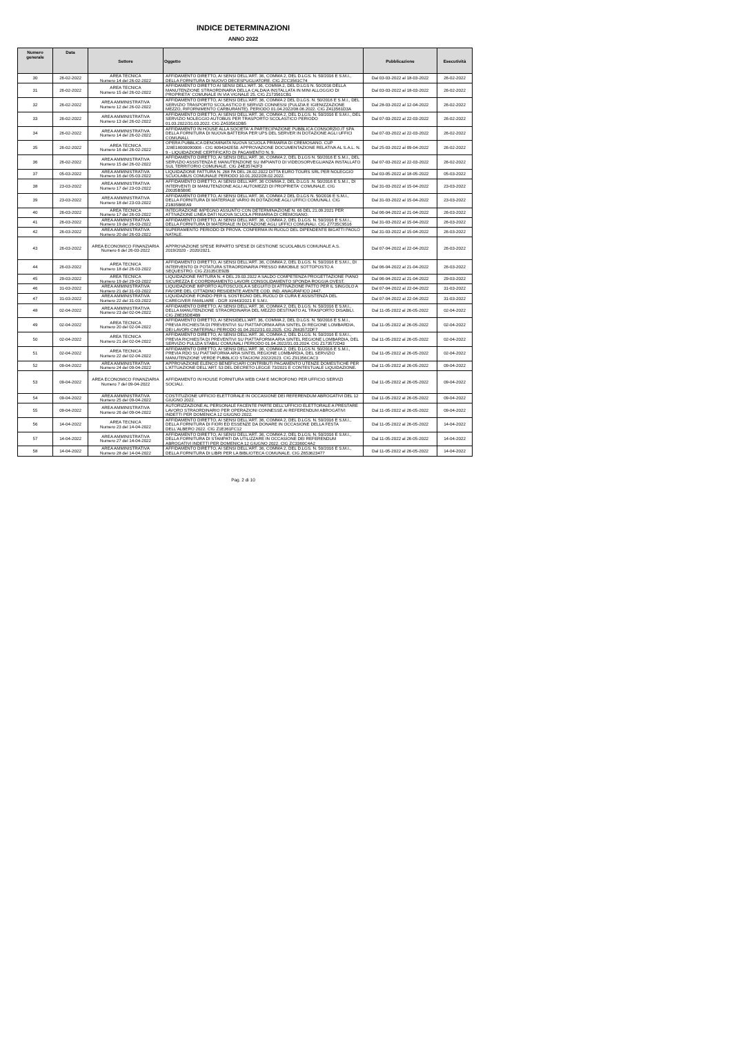INDICE DETERMINAZIONI
ANNO 2022
| Numero generale | Data | Settore | Oggetto | Pubblicazione | Esecutività |
| --- | --- | --- | --- | --- | --- |
| 30 | 26-02-2022 | AREA TECNICA Numero 14 del 26-02-2022 | AFFIDAMENTO DIRETTO, AI SENSI DELL'ART. 36, COMMA 2, DEL D.LGS. N. 50/2016 E S.M.I., DELLA FORNITURA DI NUOVO DECESPUGLIATORE. CIG ZCC3561C74 | Dal 03-03-2022 al 18-03-2022 | 26-02-2022 |
| 31 | 26-02-2022 | AREA TECNICA Numero 15 del 26-02-2022 | AFFIDAMENTO DIRETTO AI SENSI DELL'ART. 36, COMMA 2, DEL D.LGS N. 50/2016 DELLA MANUTENZIONE STRAORDINARIA DELLA CALDAIA INSTALLATA IN MINI ALLOGGIO DI PROPRIETA' COMUNALE IN VIA VIGNALE 25. CIG Z173561CB1 | Dal 03-03-2022 al 18-03-2022 | 26-02-2022 |
| 32 | 26-02-2022 | AREA AMMINISTRATIVA Numero 12 del 26-02-2022 | AFFIDAMENTO DIRETTO, AI SENSI DELL'ART. 36, COMMA 2 DEL D.LGS. N. 50/2016 E S.M.I., DEL SERVIZIO TRASPORTO SCOLASTICO E SERVIZI CONNESSI (PULIZIA E IGIENIZZAZIONE MEZZO, RIFORNIMENTO CARBURANTE). PERIODO 01.04.2022/08.06.2022. CIG Z413561D3A | Dal 28-03-2022 al 12-04-2022 | 26-02-2022 |
| 33 | 26-02-2022 | AREA AMMINISTRATIVA Numero 13 del 26-02-2022 | AFFIDAMENTO DIRETTO, AI SENSI DELL'ART. 36, COMMA 2, DEL D.LGS. N. 50/2016 E S.M.I., DEL SERVIZIO NOLEGGIO AUTOBUS PER TRASPORTO SCOLASTICO PERIODO 01.03.2022/31.03.2022. CIG ZA53561DB5 | Dal 07-03-2022 al 22-03-2022 | 26-02-2022 |
| 34 | 26-02-2022 | AREA AMMINISTRATIVA Numero 14 del 26-02-2022 | AFFIDAMENTO IN HOUSE ALLA SOCIETA' A PARTECIPAZIONE PUBBLICA CONSORZIO.IT SPA DELLA FORNITURA DI NUOVA BATTERIA PER UPS DEL SERVER IN DOTAZIONE AGLI UFFICI COMUNALI. | Dal 07-03-2022 al 22-03-2022 | 26-02-2022 |
| 35 | 26-02-2022 | AREA TECNICA Numero 16 del 26-02-2022 | OPERA PUBBLICA DENOMINATA NUOVA SCUOLA PRIMARIA DI CREMOSANO. CUP J28E18000090006 - CIG 8094342E50. APPROVAZIONE DOCUMENTAZIONE RELATIVA AL S.A.L. N. 9 - LIQUIDAZIONE CERTIFICATO DI PAGAMENTO N. 9. | Dal 25-03-2022 al 09-04-2022 | 26-02-2022 |
| 36 | 26-02-2022 | AREA AMMINISTRATIVA Numero 15 del 26-02-2022 | AFFIDAMENTO DIRETTO, AI SENSI DELL'ART. 36, COMMA 2, DEL D.LGS N. 50/2016 E S.M.I., DEL SERVIZIO ASSISTENZA E MANUTENZIONE SU IMPIANTO DI VIDEOSORVEGLIANZA INSTALLATO SUL TERRITORIO COMUNALE. CIG Z4E35742F3 | Dal 07-03-2022 al 22-03-2022 | 26-02-2022 |
| 37 | 05-03-2022 | AREA AMMINISTRATIVA Numero 16 del 05-03-2022 | LIQUIDAZIONE FATTURA N. 268 PA DEL 28.02.2022 DITTA EURO TOURS SRL PER NOLEGGIO SCUOLABUS COMUNALE PERIODO 10.01.2022/28.02.2022. | Dal 03-05-2022 al 18-05-2022 | 05-03-2022 |
| 38 | 23-03-2022 | AREA AMMINISTRATIVA Numero 17 del 23-03-2022 | AFFIDAMENTO DIRETTO, AI SENSI DELL'ART. 36 COMMA 2, DEL D.LGS .N. 50/2016 E S.M.I., DI INTERVENTI DI MANUTENZIONE AGLI AUTOMEZZI DI PROPRIETA' COMUNALE. CIG Z0035B5B9E | Dal 31-03-2022 al 15-04-2022 | 23-03-2022 |
| 39 | 23-03-2022 | AREA AMMINISTRATIVA Numero 18 del 23-03-2022 | AFFIDAMENTO DIRETTO, AI SENSI DELL'ART. 36, COMMA 2 DEL D.LGS N. 50/2016 E S.M.I., DELLA FORNITURA DI MATERIALE VARIO IN DOTAZIONE AGLI UFFICI COMUNALI. CIG Z1B35B6EA9 | Dal 31-03-2022 al 15-04-2022 | 23-03-2022 |
| 40 | 26-03-2022 | AREA TECNICA Numero 17 del 26-03-2022 | INTEGRAZIONE IMPEGNO ASSUNTO CON DETERMINAZIONE N. 66 DEL 21.09.2021 PER ATTIVAZIONE LINEA DATI NUOVA SCUOLA PRIMARIA DI CREMOSANO. | Dal 06-04-2022 al 21-04-2022 | 26-03-2022 |
| 41 | 26-03-2022 | AREA AMMINISTRATIVA Numero 19 del 26-03-2022 | AFFIDAMENTO DIRETTO, AI SENSI DELL'ART. 36, COMMA 2, DEL D.LGS. N. 50/2016 E S.M.I., DELLA FORNITURA DI MATERIALE IN DOTAZIONE AGLI UFFICI COMUNALI. CIG Z7735C9516 | Dal 31-03-2022 al 15-04-2022 | 26-03-2022 |
| 42 | 26-03-2022 | AREA AMMINISTRATIVA Numero 20 del 26-03-2022 | SUPERAMENTO PERIODO DI PROVA. CONFERMA IN RUOLO DEL DIPENDENTE BIGATTI PAOLO NATALE. | Dal 31-03-2022 al 15-04-2022 | 26-03-2022 |
| 43 | 26-03-2022 | AREA ECONOMICO FINANZIARIA Numero 6 del 26-03-2022 | APPROVAZIONE SPESE RIPARTO SPESE DI GESTIONE SCUOLABUS COMUNALE A.S. 2019/2020 - 2020/2021. | Dal 07-04-2022 al 22-04-2022 | 26-03-2022 |
| 44 | 26-03-2022 | AREA TECNICA Numero 18 del 26-03-2022 | AFFIDAMENTO DIRETTO, AI SENSI DELL'ART. 36, COMMA 2, DEL D.LGS. N. 50/2016 E S.M.I., DI INTERVENTO DI POTATURA STRAORDINARIA PRESSO IMMOBILE SOTTOPOSTO A SEQUESTRO. CIG Z3135CE92B | Dal 06-04-2022 al 21-04-2022 | 26-03-2022 |
| 45 | 29-03-2022 | AREA TECNICA Numero 19 del 29-03-2022 | LIQUIDAZIONE FATTURA N. 4 DEL 29.03.2022 A SALDO COMPETENZA PROGETTAZIONE PIANO SICUREZZA E COORDINAMENTO LAVORI CONSOLIDAMENTO SPONDA ROGGIA OVEST. | Dal 06-04-2022 al 21-04-2022 | 29-03-2022 |
| 46 | 31-03-2022 | AREA AMMINISTRATIVA Numero 21 del 31-03-2022 | LIQUIDAZIONE IMPORTO AUTOSCUOLA A SEGUITO DI ATTIVAZIONE PATTO PER IL SINGOLO A FAVORE DEL CITTADINO RESIDENTE AVENTE COD. IND. ANAGRAFICO 2447. | Dal 07-04-2022 al 22-04-2022 | 31-03-2022 |
| 47 | 31-03-2022 | AREA AMMINISTRATIVA Numero 22 del 31-03-2022 | LIQUIDAZIONE FONDO PER IL SOSTEGNO DEL RUOLO DI CURA E ASSISTENZA DEL CAREGIVER FAMILIARE - DGR XI/443/2021 E S.M.I. | Dal 07-04-2022 al 22-04-2022 | 31-03-2022 |
| 48 | 02-04-2022 | AREA AMMINISTRATIVA Numero 23 del 02-04-2022 | AFFIDAMENTO DIRETTO, AI SENSI DELL'ART. 36, COMMA 2, DEL D.LGS. N. 50/2016 E S.M.I., DELLA MANUTENZIONE STRAORDINARIA DEL MEZZO DESTINATO AL TRASPORTO DISABILI. CIG Z8E35DE4B9 | Dal 11-05-2022 al 26-05-2022 | 02-04-2022 |
| 49 | 02-04-2022 | AREA TECNICA Numero 20 del 02-04-2022 | AFFIDAMENTO DIRETTO, AI SENSIDELL'ART. 36, COMMA 2, DEL D.LGS. N. 50/2016 E S.M.I., PREVIA RICHIESTA DI PREVENTIVI SU PIATTAFORMA ARIA SINTEL DI REGIONE LOMBARDIA, DEI LAVORI CIMITERIALI PERIODO 01.04.2022/31.03.2025. CIG Z663572DF7 | Dal 11-05-2022 al 26-05-2022 | 02-04-2022 |
| 50 | 02-04-2022 | AREA TECNICA Numero 21 del 02-04-2022 | AFFIDAMENTO DIRETTO, AI SENSI DELL'ART. 36, COMMA 2, DEL D.LGS. N. 50/2016 E S.M.I., PREVIA RICHIESTA DI PREVENTIVI SU PIATTAFORMA ARIA SINTEL REGIONE LOMBARDIA, DEL SERVIZIO PULIZIA STABILI COMUNALI PERIODO 01.04.2022/31.03.2024. CIG Z173572D43 | Dal 11-05-2022 al 26-05-2022 | 02-04-2022 |
| 51 | 02-04-2022 | AREA TECNICA Numero 22 del 02-04-2022 | AFFIDAMENTO DIRETTO, AI SENSI DELL'ART. 36, COMMA 2, DEL D.LGS N. 50/2016 E S.M.I., PREVIA RDO SU PIATTAFORMA ARIA SINTEL REGIONE LOMBARDIA, DEL SERVIZIO MANUTENZIONE VERDE PUBBLICO STAGIONI 2022/2023. CIG Z91356CAC3 | Dal 11-05-2022 al 26-05-2022 | 02-04-2022 |
| 52 | 09-04-2022 | AREA AMMINISTRATIVA Numero 24 del 09-04-2022 | APPROVAZIONE ELENCO BENEFICIARI CONTRIBUTI PAGAMENTO UTENZE DOMESTICHE PER L'ATTUAZIONE DELL'ART. 53 DEL DECRETO LEGGE 73/2021 E CONTESTUALE LIQUIDAZIONE. | Dal 11-05-2022 al 26-05-2022 | 09-04-2022 |
| 53 | 09-04-2022 | AREA ECONOMICO FINANZIARIA Numero 7 del 09-04-2022 | AFFIDAMENTO IN HOUSE FORNITURA WEB CAM E MICROFONO PER UFFICIO SERVIZI SOCIALI. | Dal 11-05-2022 al 26-05-2022 | 09-04-2022 |
| 54 | 09-04-2022 | AREA AMMINISTRATIVA Numero 25 del 09-04-2022 | COSTITUZIONE UFFICIO ELETTORALE IN OCCASIONE DEI REFERENDUM ABROGATIVI DEL 12 GIUGNO 2022. | Dal 11-05-2022 al 26-05-2022 | 09-04-2022 |
| 55 | 09-04-2022 | AREA AMMINISTRATIVA Numero 26 del 09-04-2022 | AUTORIZZAZIONE AL PERSONALE FACENTE PARTE DELL'UFFICIO ELETTORALE A PRESTARE LAVORO STRAORDINARIO PER OPERAZIONI CONNESSE AI REFERENDUM ABROGATIVI INDETTI PER DOMENICA 12 GIUGNO 2022. | Dal 11-05-2022 al 26-05-2022 | 09-04-2022 |
| 56 | 14-04-2022 | AREA TECNICA Numero 23 del 14-04-2022 | AFFIDAMENTO DIRETTO, AI SENSI DELL'ART. 36, COMMA 2, DEL D.LGS. N. 50/2016 E S.M.I., DELLA FORNITURA DI FIORI ED ESSENZE DA DONARE IN OCCASIONE DELLA FESTA DELL'ALBERO 2022. CIG Z1E361FC12 | Dal 11-05-2022 al 26-05-2022 | 14-04-2022 |
| 57 | 14-04-2022 | AREA AMMINISTRATIVA Numero 27 del 14-04-2022 | AFFIDAMENTO DIRETTO, AI SENSI DELL'ART. 36, COMMA 2, DEL D.LGS. N. 50/2016 E S.M.I., DELLA FORNITURA DI STAMPATI DA UTILIZZARE IN OCCASIONE DEI REFERENDUM ABROGATIVI INDETTI PER DOMENICA 12 GIUGNO 2022. CIG ZC3360C4A2 | Dal 11-05-2022 al 26-05-2022 | 14-04-2022 |
| 58 | 14-04-2022 | AREA AMMINISTRATIVA Numero 28 del 14-04-2022 | AFFIDAMENTO DIRETTO, AI SENSI DELL'ART. 36, COMMA 2, DEL D.LGS. N. 50/2016 E S.M.I., DELLA FORNITURA DI LIBRI PER LA BIBLIOTECA COMUNALE. CIG Z653623477 | Dal 11-05-2022 al 26-05-2022 | 14-04-2022 |
Pag. 2 di 10